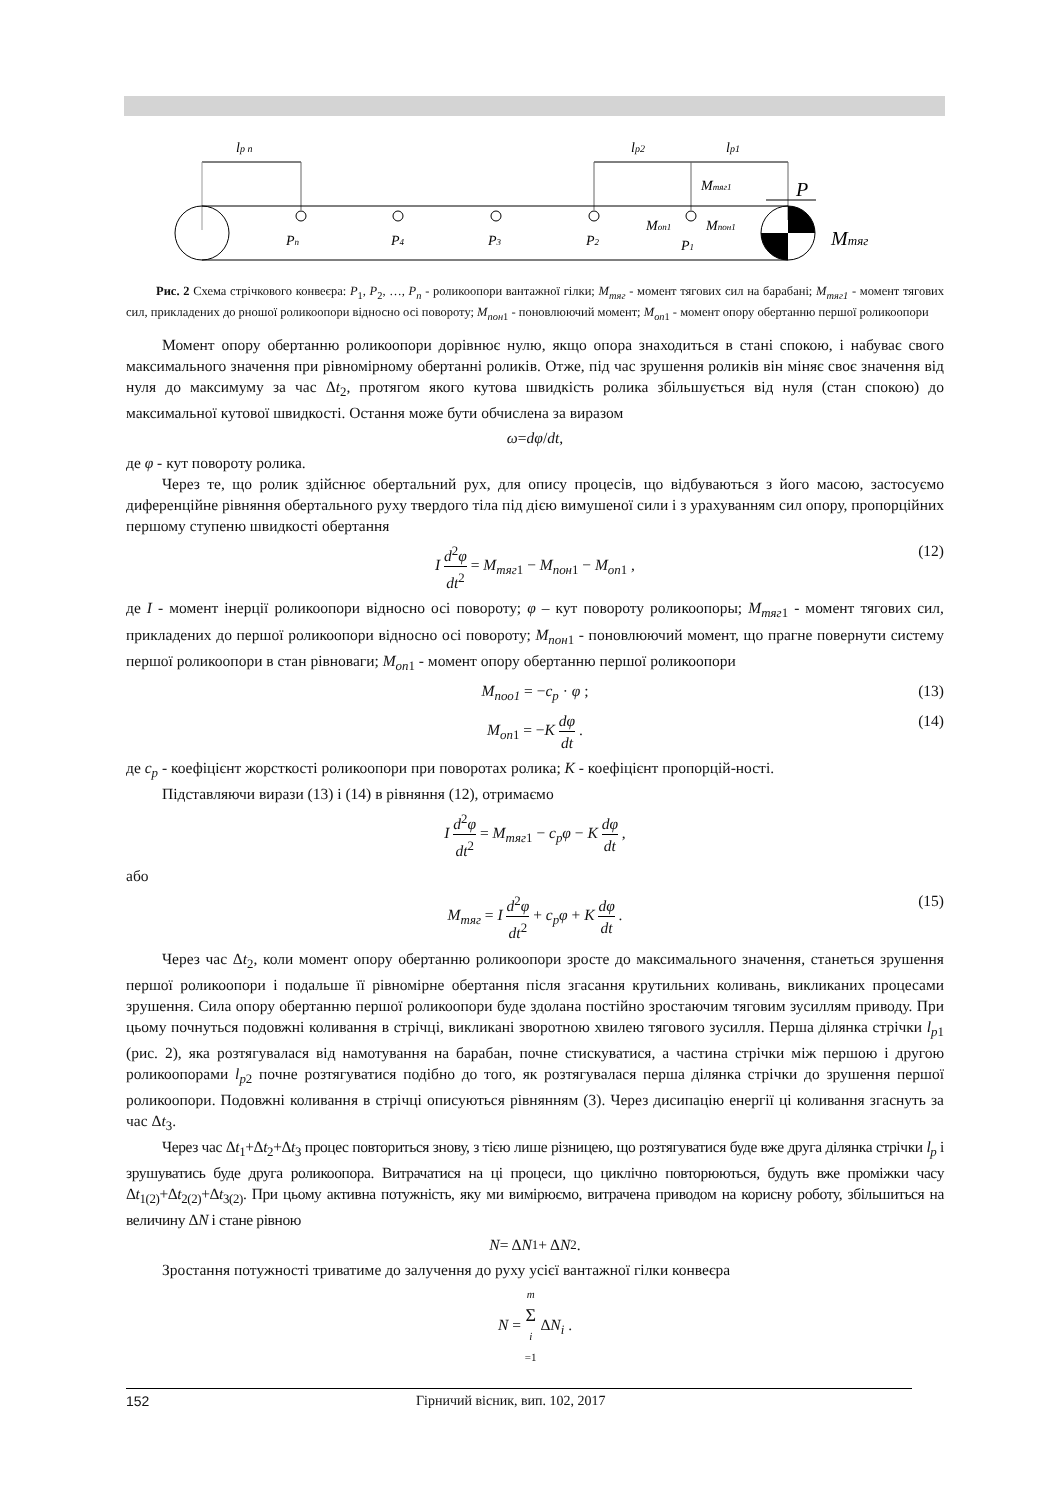lp n
lp2
lp1
Pn
P4
P3
P2
P1
Mтяг1
Mоп1
Mпон1
P
Mтяг
Рис. 2 Схема стрічкового конвеєра: P<sub>1</sub>, P<sub>2</sub>, …, P<sub>n</sub> - роликоопори вантажної гілки; M<sub>тяг</sub> - момент тягових сил на барабані; M<sub>тяг1</sub> - момент тягових сил, прикладених до рношої роликоопори відносно осі повороту; M<sub>пон</sub><sub>1</sub> - поновлюючий момент; M<sub>оп</sub><sub>1</sub> - момент опору обертанню першої роликоопори
Момент опору обертанню роликоопори дорівнює нулю, якщо опора знаходиться в стані спокою, і набуває свого максимального значення при рівномірному обертанні роликів. Отже, під час зрушення роликів він міняє своє значення від нуля до максимуму за час Δt<sub>2</sub>, протягом якого кутова швидкість ролика збільшується від нуля (стан спокою) до максимальної кутової швидкості. Остання може бути обчислена за виразом
ω = dφ / dt ,
де φ - кут повороту ролика.
Через те, що ролик здійснює обертальний рух, для опису процесів, що відбуваються з його масою, застосуємо диференційне рівняння обертального руху твердого тіла під дією вимушеної сили і з урахуванням сил опору, пропорційних першому ступеню швидкості обертання
I d<sup>2</sup>φ dt<sup>2</sup> = M<sub>тяг1</sub> − M<sub>пон1</sub> − M<sub>оп1</sub> , (12)
де I - момент інерції роликоопори відносно осі повороту; φ – кут повороту роликоопоры; M<sub>тяг</sub><sub>1</sub> - момент тягових сил, прикладених до першої роликоопори відносно осі повороту; M<sub>пон</sub><sub>1</sub> - поновлюючий момент, що прагне повернути систему першої роликоопори в стан рівноваги; M<sub>оп</sub><sub>1</sub> - момент опору обертанню першої роликоопори
M<sub>поо1</sub> = −c<sub>p</sub> · φ ; (13)
M<sub>оп1</sub> = −K dφ dt . (14)
де c<sub>p</sub> - коефіцієнт жорсткості роликоопори при поворотах ролика; K - коефіцієнт пропорцій-ності.
Підставляючи вирази (13) і (14) в рівняння (12), отримаємо
I d<sup>2</sup>φ dt<sup>2</sup> = M<sub>тяг1</sub> − c<sub>p</sub>φ − K dφ dt ,
або
M<sub>тяг</sub> = I d<sup>2</sup>φ dt<sup>2</sup> + c<sub>p</sub>φ + K dφ dt . (15)
Через час Δt<sub>2</sub>, коли момент опору обертанню роликоопори зросте до максимального значення, станеться зрушення першої роликоопори і подальше її рівномірне обертання після згасання крутильних коливань, викликаних процесами зрушення. Сила опору обертанню першої роликоопори буде здолана постійно зростаючим тяговим зусиллям приводу. При цьому почнуться подовжні коливання в стрічці, викликані зворотною хвилею тягового зусилля. Перша ділянка стрічки l<sub>p</sub><sub>1</sub> (рис. 2), яка розтягувалася від намотування на барабан, почне стискуватися, а частина стрічки між першою і другою роликоопорами l<sub>p</sub><sub>2</sub> почне розтягуватися подібно до того, як розтягувалася перша ділянка стрічки до зрушення першої роликоопори. Подовжні коливання в стрічці описуються рівнянням (3). Через дисипацію енергії ці коливання згаснуть за час Δt<sub>3</sub>.
Через час Δt<sub>1</sub>+Δt<sub>2</sub>+Δt<sub>3</sub> процес повториться знову, з тією лише різницею, що розтягуватися буде вже друга ділянка стрічки l<sub>p</sub> і зрушуватись буде друга роликоопора. Витрачатися на ці процеси, що циклічно повторюються, будуть вже проміжки часу Δt<sub>1(2)</sub>+Δt<sub>2(2)</sub>+Δt<sub>3(2)</sub>. При цьому активна потужність, яку ми вимірюємо, витрачена приводом на корисну роботу, збільшиться на величину ΔN і стане рівною
N = Δ N<sub>1</sub> + Δ N<sub>2</sub> .
Зростання потужності триватиме до залучення до руху усієї вантажної гілки конвеєра
N = m Σ i =1 ΔN<sub>i</sub> .
152 Гірничий вісник, вип. 102, 2017